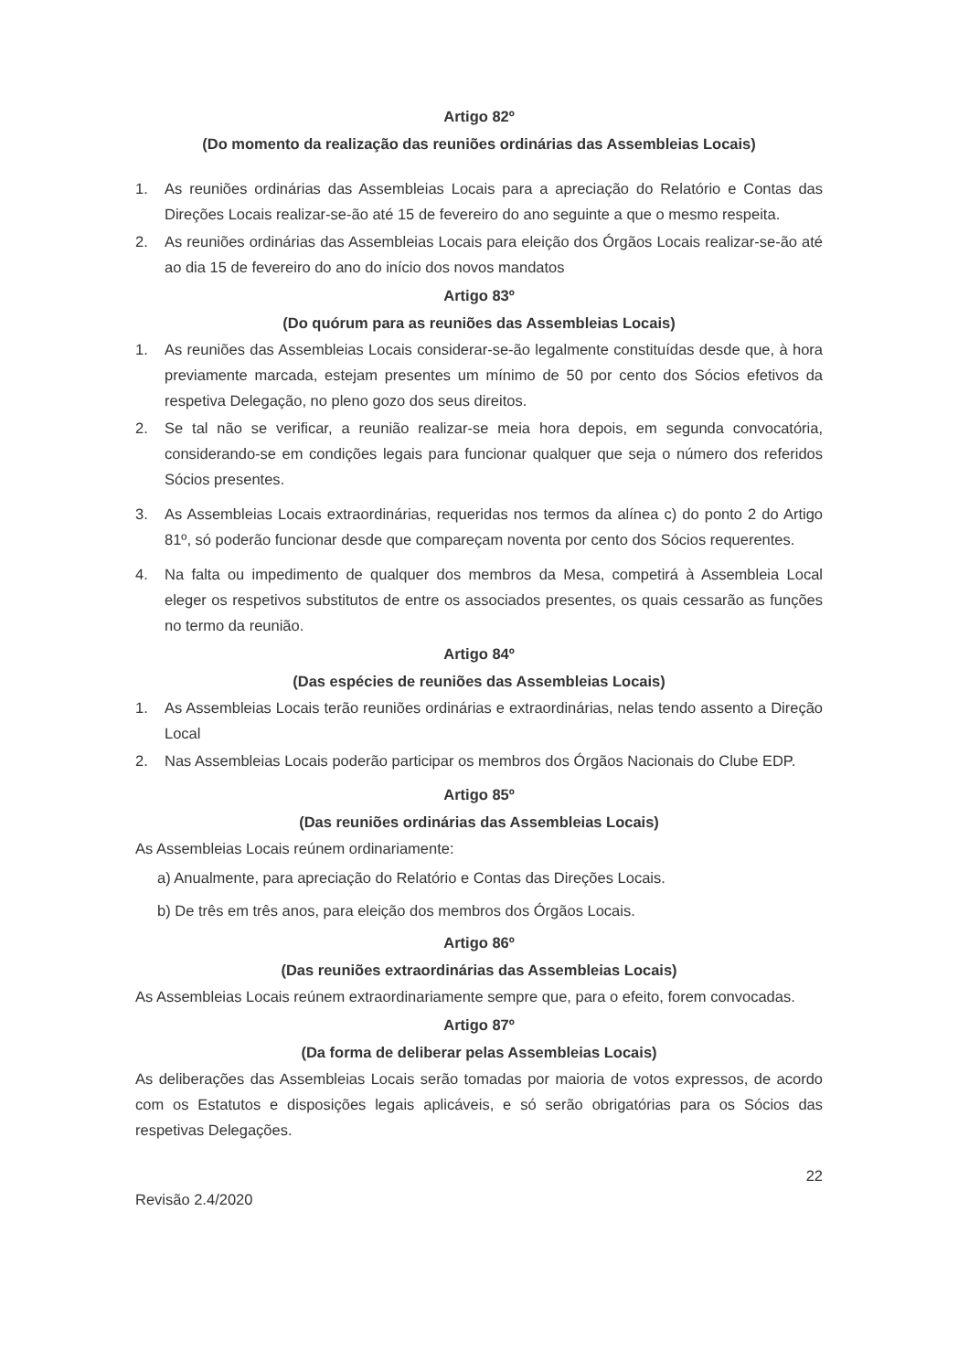Artigo 82º
(Do momento da realização das reuniões ordinárias das Assembleias Locais)
1. As reuniões ordinárias das Assembleias Locais para a apreciação do Relatório e Contas das Direções Locais realizar-se-ão até 15 de fevereiro do ano seguinte a que o mesmo respeita.
2. As reuniões ordinárias das Assembleias Locais para eleição dos Órgãos Locais realizar-se-ão até ao dia 15 de fevereiro do ano do início dos novos mandatos
Artigo 83º
(Do quórum para as reuniões das Assembleias Locais)
1. As reuniões das Assembleias Locais considerar-se-ão legalmente constituídas desde que, à hora previamente marcada, estejam presentes um mínimo de 50 por cento dos Sócios efetivos da respetiva Delegação, no pleno gozo dos seus direitos.
2. Se tal não se verificar, a reunião realizar-se meia hora depois, em segunda convocatória, considerando-se em condições legais para funcionar qualquer que seja o número dos referidos Sócios presentes.
3. As Assembleias Locais extraordinárias, requeridas nos termos da alínea c) do ponto 2 do Artigo 81º, só poderão funcionar desde que compareçam noventa por cento dos Sócios requerentes.
4. Na falta ou impedimento de qualquer dos membros da Mesa, competirá à Assembleia Local eleger os respetivos substitutos de entre os associados presentes, os quais cessarão as funções no termo da reunião.
Artigo 84º
(Das espécies de reuniões das Assembleias Locais)
1. As Assembleias Locais terão reuniões ordinárias e extraordinárias, nelas tendo assento a Direção Local
2. Nas Assembleias Locais poderão participar os membros dos Órgãos Nacionais do Clube EDP.
Artigo 85º
(Das reuniões ordinárias das Assembleias Locais)
As Assembleias Locais reúnem ordinariamente:
a) Anualmente, para apreciação do Relatório e Contas das Direções Locais.
b) De três em três anos, para eleição dos membros dos Órgãos Locais.
Artigo 86º
(Das reuniões extraordinárias das Assembleias Locais)
As Assembleias Locais reúnem extraordinariamente sempre que, para o efeito, forem convocadas.
Artigo 87º
(Da forma de deliberar pelas Assembleias Locais)
As deliberações das Assembleias Locais serão tomadas por maioria de votos expressos, de acordo com os Estatutos e disposições legais aplicáveis, e só serão obrigatórias para os Sócios das respetivas Delegações.
Revisão 2.4/2020 22